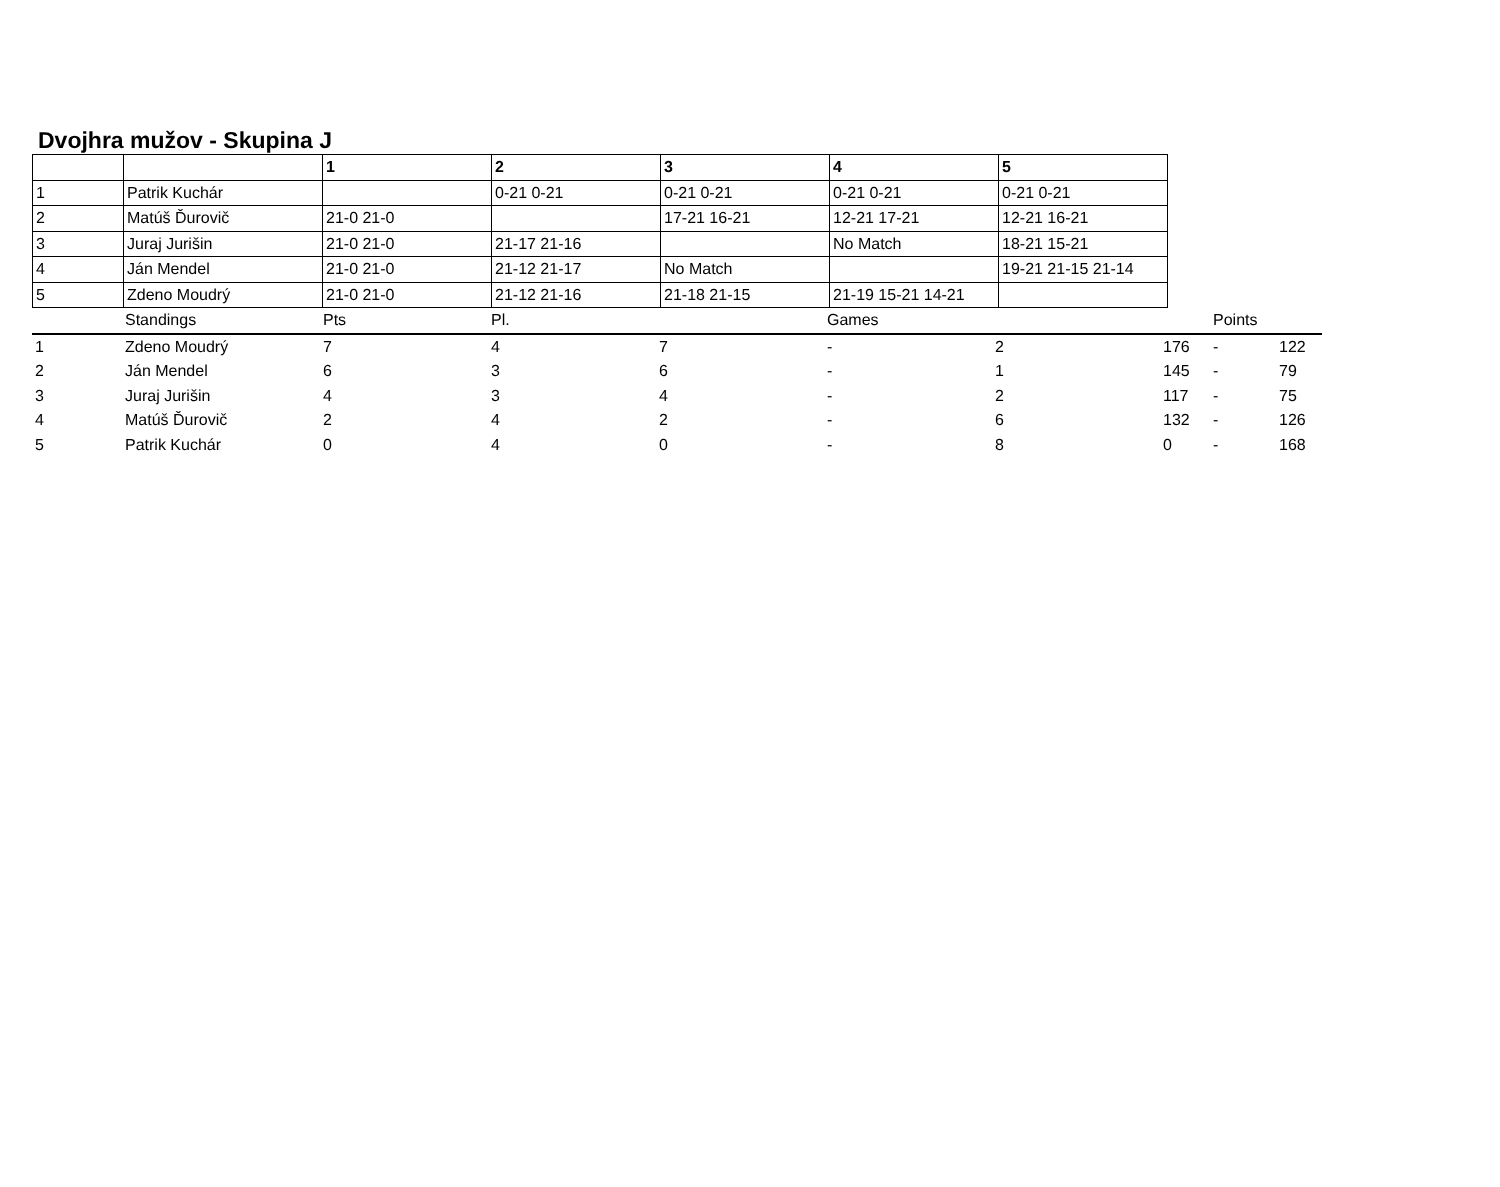Dvojhra mužov - Skupina J
| | | 1 | 2 | 3 | 4 | 5 |
| --- | --- | --- | --- | --- | --- | --- |
| 1 | Patrik Kuchár | | 0-21 0-21 | 0-21 0-21 | 0-21 0-21 | 0-21 0-21 |
| 2 | Matúš Ďurovič | 21-0 21-0 | | 17-21 16-21 | 12-21 17-21 | 12-21 16-21 |
| 3 | Juraj Jurišin | 21-0 21-0 | 21-17 21-16 | | No Match | 18-21 15-21 |
| 4 | Ján Mendel | 21-0 21-0 | 21-12 21-17 | No Match | | 19-21 21-15 21-14 |
| 5 | Zdeno Moudrý | 21-0 21-0 | 21-12 21-16 | 21-18 21-15 | 21-19 15-21 14-21 | |
| | Standings | Pts | Pl. | | Games | | | Points | |
| --- | --- | --- | --- | --- | --- | --- | --- | --- | --- |
| 1 | Zdeno Moudrý | 7 | 4 | 7 | - | 2 | 176 | - | 122 |
| 2 | Ján Mendel | 6 | 3 | 6 | - | 1 | 145 | - | 79 |
| 3 | Juraj Jurišin | 4 | 3 | 4 | - | 2 | 117 | - | 75 |
| 4 | Matúš Ďurovič | 2 | 4 | 2 | - | 6 | 132 | - | 126 |
| 5 | Patrik Kuchár | 0 | 4 | 0 | - | 8 | 0 | - | 168 |